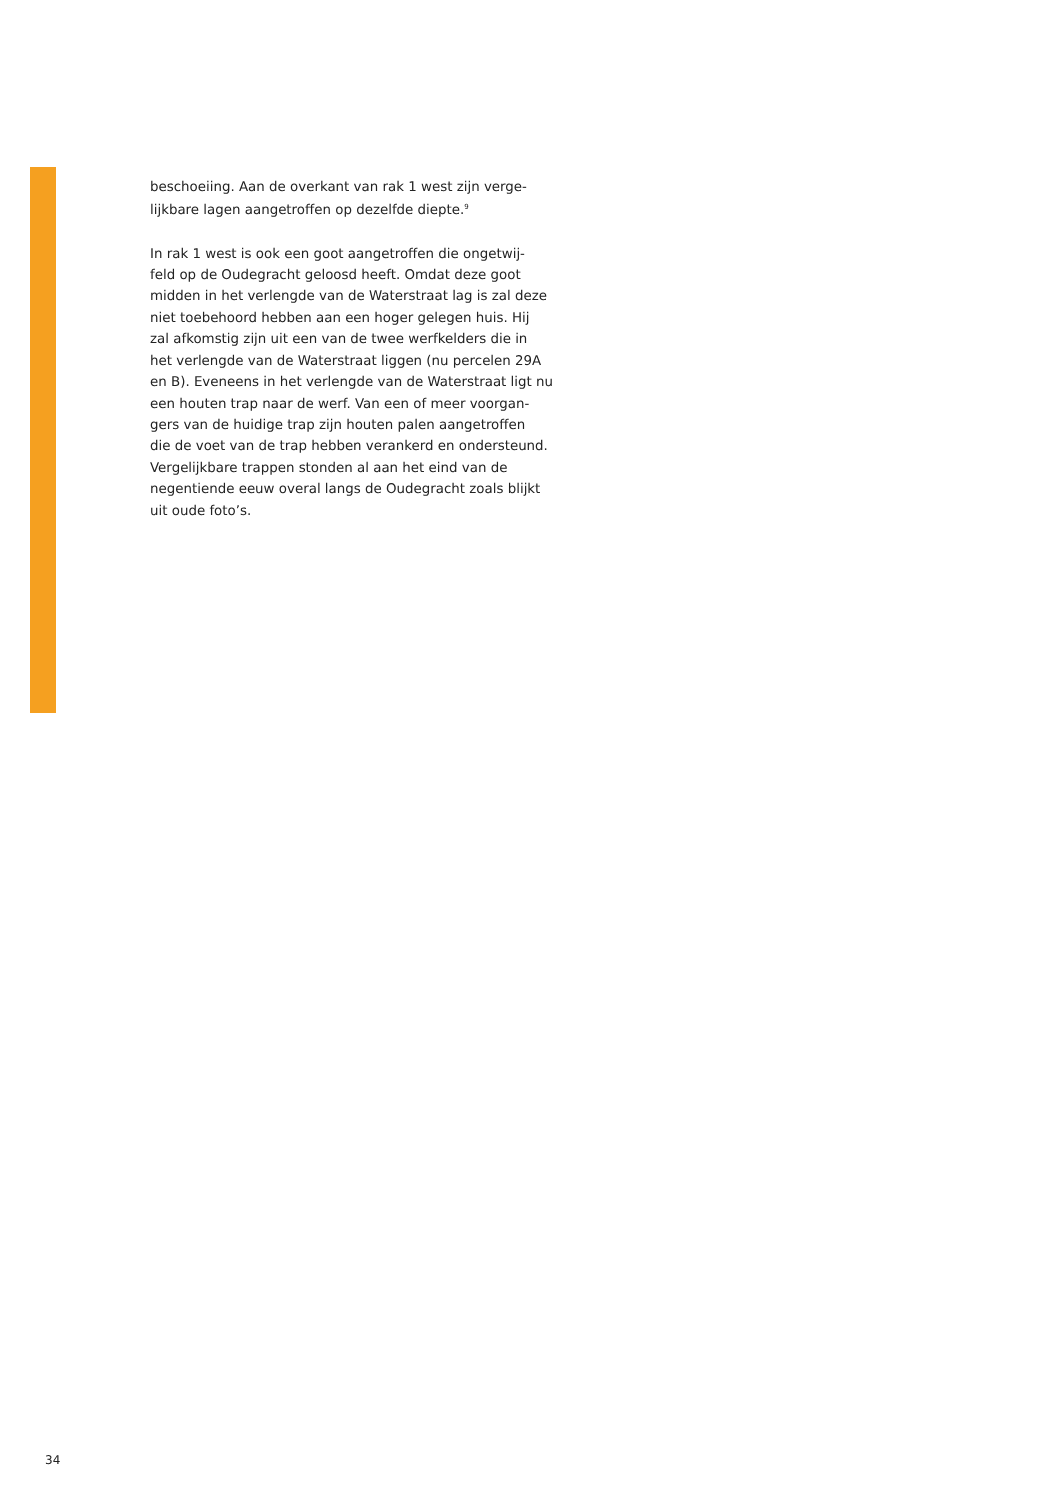beschoeiing. Aan de overkant van rak 1 west zijn verge-
lijkbare lagen aangetroffen op dezelfde diepte.<sup>9</sup>
In rak 1 west is ook een goot aangetroffen die ongetwij-
feld op de Oudegracht geloosd heeft. Omdat deze goot
midden in het verlengde van de Waterstraat lag is zal deze
niet toebehoord hebben aan een hoger gelegen huis. Hij
zal afkomstig zijn uit een van de twee werfkelders die in
het verlengde van de Waterstraat liggen (nu percelen 29A
en B). Eveneens in het verlengde van de Waterstraat ligt nu
een houten trap naar de werf. Van een of meer voorgan-
gers van de huidige trap zijn houten palen aangetroffen
die de voet van de trap hebben verankerd en ondersteund.
Vergelijkbare trappen stonden al aan het eind van de
negentiende eeuw overal langs de Oudegracht zoals blijkt
uit oude foto’s.
34